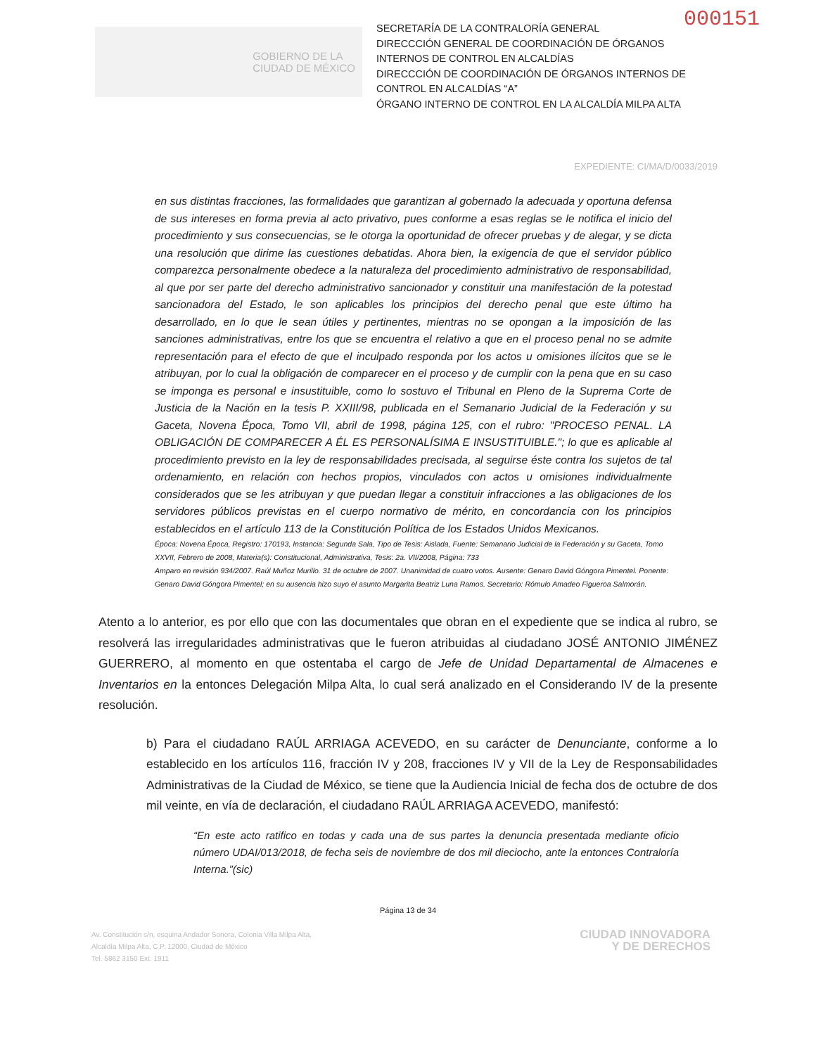000151
GOBIERNO DE LA
CIUDAD DE MÉXICO
SECRETARÍA DE LA CONTRALORÍA GENERAL
DIRECCCIÓN GENERAL DE COORDINACIÓN DE ÓRGANOS INTERNOS DE CONTROL EN ALCALDÍAS
DIRECCCIÓN DE COORDINACIÓN DE ÓRGANOS INTERNOS DE CONTROL EN ALCALDÍAS “A”
ÓRGANO INTERNO DE CONTROL EN LA ALCALDÍA MILPA ALTA
EXPEDIENTE: CI/MA/D/0033/2019
en sus distintas fracciones, las formalidades que garantizan al gobernado la adecuada y oportuna defensa de sus intereses en forma previa al acto privativo, pues conforme a esas reglas se le notifica el inicio del procedimiento y sus consecuencias, se le otorga la oportunidad de ofrecer pruebas y de alegar, y se dicta una resolución que dirime las cuestiones debatidas. Ahora bien, la exigencia de que el servidor público comparezca personalmente obedece a la naturaleza del procedimiento administrativo de responsabilidad, al que por ser parte del derecho administrativo sancionador y constituir una manifestación de la potestad sancionadora del Estado, le son aplicables los principios del derecho penal que este último ha desarrollado, en lo que le sean útiles y pertinentes, mientras no se opongan a la imposición de las sanciones administrativas, entre los que se encuentra el relativo a que en el proceso penal no se admite representación para el efecto de que el inculpado responda por los actos u omisiones ilícitos que se le atribuyan, por lo cual la obligación de comparecer en el proceso y de cumplir con la pena que en su caso se imponga es personal e insustituible, como lo sostuvo el Tribunal en Pleno de la Suprema Corte de Justicia de la Nación en la tesis P. XXIII/98, publicada en el Semanario Judicial de la Federación y su Gaceta, Novena Época, Tomo VII, abril de 1998, página 125, con el rubro: "PROCESO PENAL. LA OBLIGACIÓN DE COMPARECER A ÉL ES PERSONALÍSIMA E INSUSTITUIBLE."; lo que es aplicable al procedimiento previsto en la ley de responsabilidades precisada, al seguirse éste contra los sujetos de tal ordenamiento, en relación con hechos propios, vinculados con actos u omisiones individualmente considerados que se les atribuyan y que puedan llegar a constituir infracciones a las obligaciones de los servidores públicos previstas en el cuerpo normativo de mérito, en concordancia con los principios establecidos en el artículo 113 de la Constitución Política de los Estados Unidos Mexicanos.
Época: Novena Época, Registro: 170193, Instancia: Segunda Sala, Tipo de Tesis: Aislada, Fuente: Semanario Judicial de la Federación y su Gaceta, Tomo XXVII, Febrero de 2008, Materia(s): Constitucional, Administrativa, Tesis: 2a. VII/2008, Página: 733
Amparo en revisión 934/2007. Raúl Muñoz Murillo. 31 de octubre de 2007. Unanimidad de cuatro votos. Ausente: Genaro David Góngora Pimentel. Ponente: Genaro David Góngora Pimentel; en su ausencia hizo suyo el asunto Margarita Beatriz Luna Ramos. Secretario: Rómulo Amadeo Figueroa Salmorán.
Atento a lo anterior, es por ello que con las documentales que obran en el expediente que se indica al rubro, se resolverá las irregularidades administrativas que le fueron atribuidas al ciudadano JOSÉ ANTONIO JIMÉNEZ GUERRERO, al momento en que ostentaba el cargo de Jefe de Unidad Departamental de Almacenes e Inventarios en la entonces Delegación Milpa Alta, lo cual será analizado en el Considerando IV de la presente resolución.
b) Para el ciudadano RAÚL ARRIAGA ACEVEDO, en su carácter de Denunciante, conforme a lo establecido en los artículos 116, fracción IV y 208, fracciones IV y VII de la Ley de Responsabilidades Administrativas de la Ciudad de México, se tiene que la Audiencia Inicial de fecha dos de octubre de dos mil veinte, en vía de declaración, el ciudadano RAÚL ARRIAGA ACEVEDO, manifestó:
“En este acto ratifico en todas y cada una de sus partes la denuncia presentada mediante oficio número UDAI/013/2018, de fecha seis de noviembre de dos mil dieciocho, ante la entonces Contraloría Interna.”(sic)
Página 13 de 34
Av. Constitución s/n, esquina Andador Sonora, Colonia Villa Milpa Alta,
Alcaldía Milpa Alta, C.P. 12000, Ciudad de México
Tel. 5862 3150 Ext. 1911
CIUDAD INNOVADORA
Y DE DERECHOS